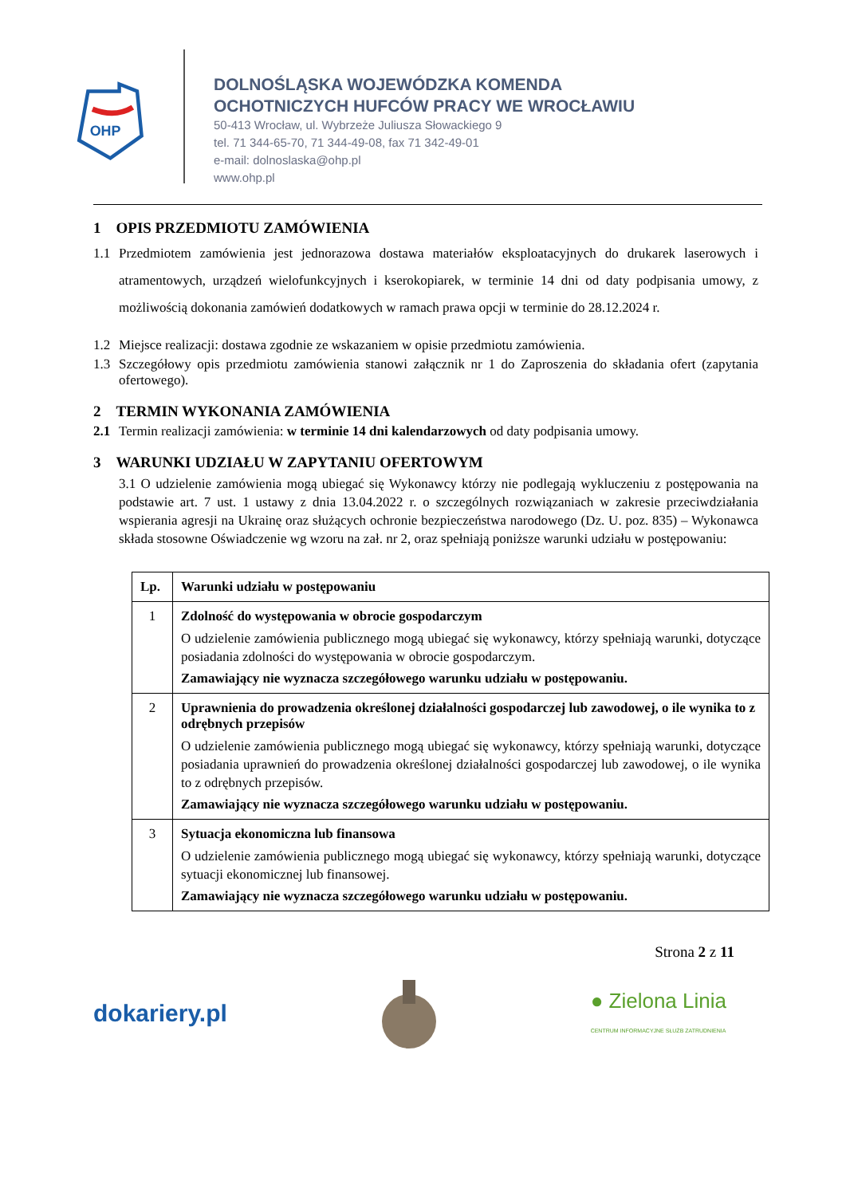OHP
DOLNOŚLĄSKA WOJEWÓDZKA KOMENDA
OCHOTNICZYCH HUFCÓW PRACY WE WROCŁAWIU
50-413 Wrocław, ul. Wybrzeże Juliusza Słowackiego 9
tel. 71 344-65-70, 71 344-49-08, fax 71 342-49-01
e-mail: dolnoslaska@ohp.pl
www.ohp.pl
1 OPIS PRZEDMIOTU ZAMÓWIENIA
1.1 Przedmiotem zamówienia jest jednorazowa dostawa materiałów eksploatacyjnych do drukarek laserowych i atramentowych, urządzeń wielofunkcyjnych i kserokopiarek, w terminie 14 dni od daty podpisania umowy, z możliwością dokonania zamówień dodatkowych w ramach prawa opcji w terminie do 28.12.2024 r.
1.2 Miejsce realizacji: dostawa zgodnie ze wskazaniem w opisie przedmiotu zamówienia.
1.3 Szczegółowy opis przedmiotu zamówienia stanowi załącznik nr 1 do Zaproszenia do składania ofert (zapytania ofertowego).
2 TERMIN WYKONANIA ZAMÓWIENIA
2.1 Termin realizacji zamówienia: w terminie 14 dni kalendarzowych od daty podpisania umowy.
3 WARUNKI UDZIAŁU W ZAPYTANIU OFERTOWYM
3.1 O udzielenie zamówienia mogą ubiegać się Wykonawcy którzy nie podlegają wykluczeniu z postępowania na podstawie art. 7 ust. 1 ustawy z dnia 13.04.2022 r. o szczególnych rozwiązaniach w zakresie przeciwdziałania wspierania agresji na Ukrainę oraz służących ochronie bezpieczeństwa narodowego (Dz. U. poz. 835) – Wykonawca składa stosowne Oświadczenie wg wzoru na zał. nr 2, oraz spełniają poniższe warunki udziału w postępowaniu:
| Lp. | Warunki udziału w postępowaniu |
| --- | --- |
| 1 | Zdolność do występowania w obrocie gospodarczym O udzielenie zamówienia publicznego mogą ubiegać się wykonawcy, którzy spełniają warunki, dotyczące posiadania zdolności do występowania w obrocie gospodarczym. Zamawiający nie wyznacza szczegółowego warunku udziału w postępowaniu. |
| 2 | Uprawnienia do prowadzenia określonej działalności gospodarczej lub zawodowej, o ile wynika to z odrębnych przepisów O udzielenie zamówienia publicznego mogą ubiegać się wykonawcy, którzy spełniają warunki, dotyczące posiadania uprawnień do prowadzenia określonej działalności gospodarczej lub zawodowej, o ile wynika to z odrębnych przepisów. Zamawiający nie wyznacza szczegółowego warunku udziału w postępowaniu. |
| 3 | Sytuacja ekonomiczna lub finansowa O udzielenie zamówienia publicznego mogą ubiegać się wykonawcy, którzy spełniają warunki, dotyczące sytuacji ekonomicznej lub finansowej. Zamawiający nie wyznacza szczegółowego warunku udziału w postępowaniu. |
Strona 2 z 11
dokariery.pl ● Zielona Linia
CENTRUM INFORMACYJNE SŁUŻB ZATRUDNIENIA